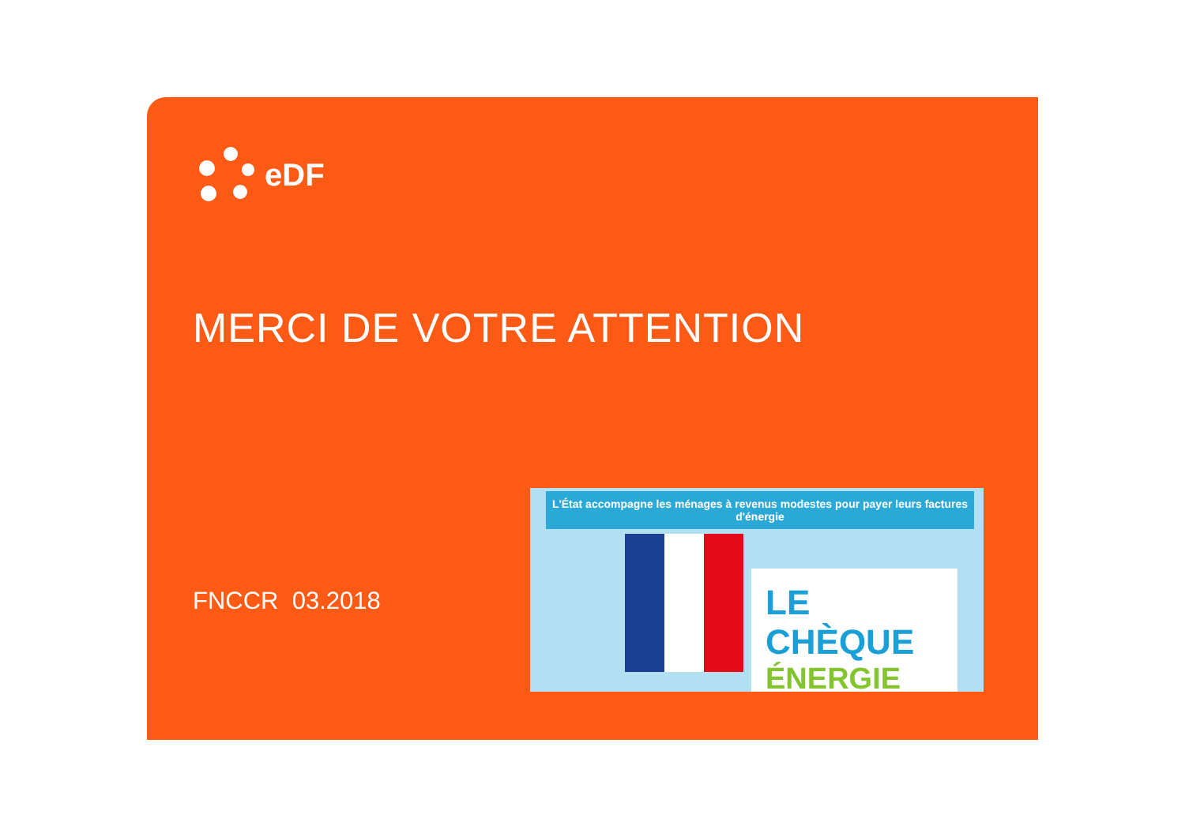eDF
MERCI DE VOTRE ATTENTION
FNCCR 03.2018
L'État accompagne les ménages à revenus modestes pour payer leurs factures d'énergie
LE CHÈQUE
ÉNERGIE
€